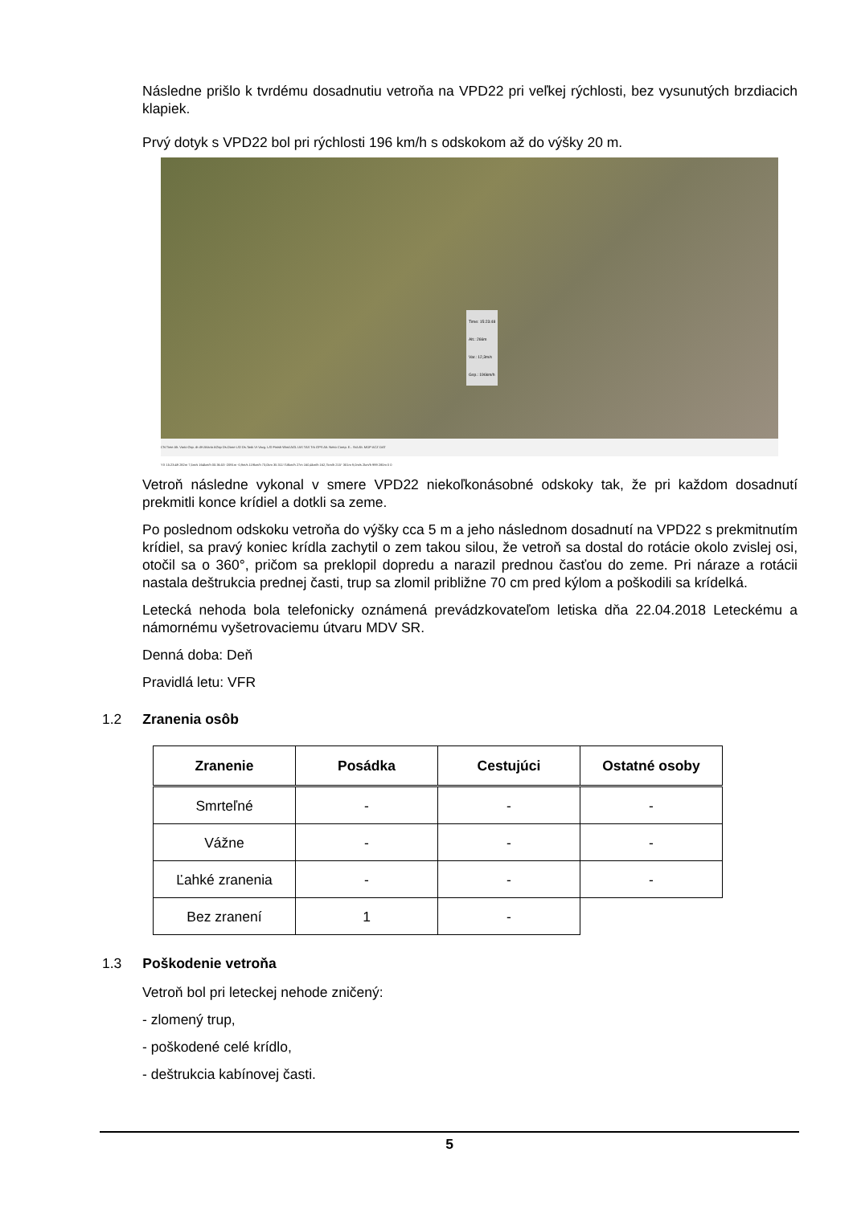Následne prišlo k tvrdému dosadnutiu vetroňa na VPD22 pri veľkej rýchlosti, bez vysunutých brzdiacich klapiek.
Prvý dotyk s VPD22 bol pri rýchlosti 196 km/h s odskokom až do výšky 20 m.
Time: 15:23:48
Alt.: 266m
Var.: 12,3m/s
Gsp.: 196km/h
CN Time Alt. Vario Gsp. dt dH AVario AGsp Ds.Done L/D Ds.Task Vt Vavg. L/D Finish Wind AGL IAS TAS Trk GPS Alt. Netto Comp. E.. Std.Alt. MOP ACZ OAT
YX 15:23:49 282m 7,5m/s 164km/h 00:36:53 -2091m -0,9m/s 119km/h 73,0km 35 311°/18km/h 27m 160,4km/h 162,7km/h 215° 301m 9,0m/s 2km/h 999 280m 0 0
Vetroň následne vykonal v smere VPD22 niekoľkonásobné odskoky tak, že pri každom dosadnutí prekmitli konce krídiel a dotkli sa zeme.
Po poslednom odskoku vetroňa do výšky cca 5 m a jeho následnom dosadnutí na VPD22 s prekmitnutím krídiel, sa pravý koniec krídla zachytil o zem takou silou, že vetroň sa dostal do rotácie okolo zvislej osi, otočil sa o 360°, pričom sa preklopil dopredu a narazil prednou časťou do zeme. Pri náraze a rotácii nastala deštrukcia prednej časti, trup sa zlomil približne 70 cm pred kýlom a poškodili sa krídelká.
Letecká nehoda bola telefonicky oznámená prevádzkovateľom letiska dňa 22.04.2018 Leteckému a námornému vyšetrovaciemu útvaru MDV SR.
Denná doba: Deň
Pravidlá letu: VFR
1.2 Zranenia osôb
| Zranenie | Posádka | Cestujúci | Ostatné osoby |
| --- | --- | --- | --- |
| Smrteľné | - | - | - |
| Vážne | - | - | - |
| Ľahké zranenia | - | - | - |
| Bez zranení | 1 | - | |
1.3 Poškodenie vetroňa
Vetroň bol pri leteckej nehode zničený:
- zlomený trup,
- poškodené celé krídlo,
- deštrukcia kabínovej časti.
5